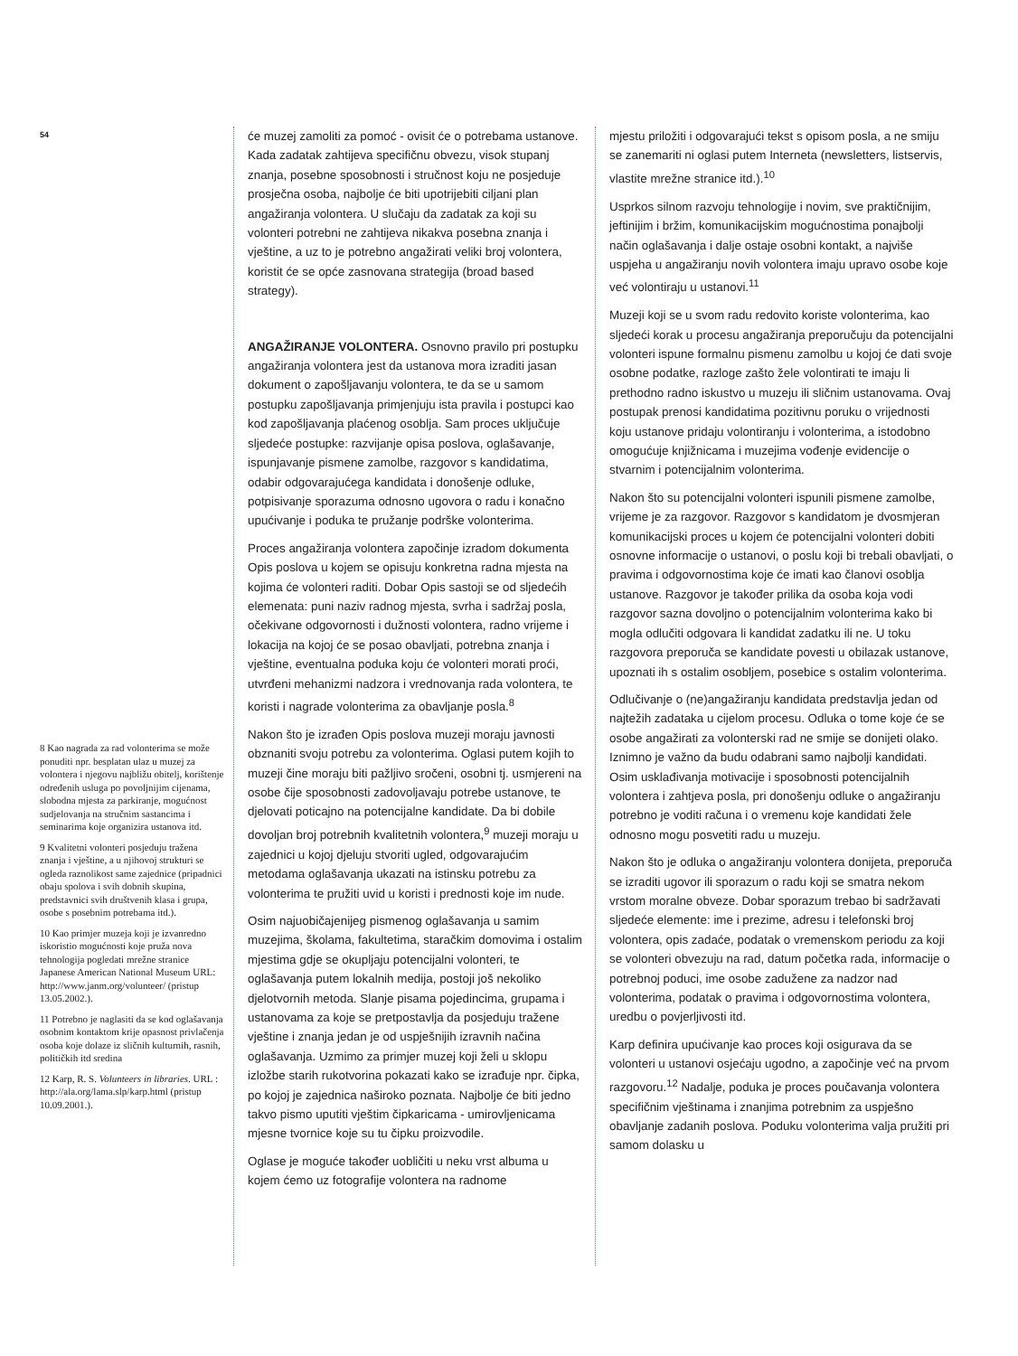54
8 Kao nagrada za rad volonterima se može ponuditi npr. besplatan ulaz u muzej za volontera i njegovu najbližu obitelj, korištenje određenih usluga po povoljnijim cijenama, slobodna mjesta za parkiranje, mogućnost sudjelovanja na stručnim sastancima i seminarima koje organizira ustanova itd.
9 Kvalitetni volonteri posjeduju tražena znanja i vještine, a u njihovoj strukturi se ogleda raznolikost same zajednice (pripadnici obaju spolova i svih dobnih skupina, predstavnici svih društvenih klasa i grupa, osobe s posebnim potrebama itd.).
10 Kao primjer muzeja koji je izvanredno iskoristio mogućnosti koje pruža nova tehnologija pogledati mrežne stranice Japanese American National Museum URL: http://www.janm.org/volunteer/ (pristup 13.05.2002.).
11 Potrebno je naglasiti da se kod oglašavanja osobnim kontaktom krije opasnost privlačenja osoba koje dolaze iz sličnih kulturnih, rasnih, političkih itd sredina
12 Karp, R. S. Volunteers in libraries. URL : http://ala.org/lama.slp/karp.html (pristup 10.09.2001.).
će muzej zamoliti za pomoć - ovisit će o potrebama ustanove. Kada zadatak zahtijeva specifičnu obvezu, visok stupanj znanja, posebne sposobnosti i stručnost koju ne posjeduje prosječna osoba, najbolje će biti upotrijebiti ciljani plan angažiranja volontera. U slučaju da zadatak za koji su volonteri potrebni ne zahtijeva nikakva posebna znanja i vještine, a uz to je potrebno angažirati veliki broj volontera, koristit će se opće zasnovana strategija (broad based strategy).
ANGAŽIRANJE VOLONTERA. Osnovno pravilo pri postupku angažiranja volontera jest da ustanova mora izraditi jasan dokument o zapošljavanju volontera, te da se u samom postupku zapošljavanja primjenjuju ista pravila i postupci kao kod zapošljavanja plaćenog osoblja. Sam proces uključuje sljedeće postupke: razvijanje opisa poslova, oglašavanje, ispunjavanje pismene zamolbe, razgovor s kandidatima, odabir odgovarajućega kandidata i donošenje odluke, potpisivanje sporazuma odnosno ugovora o radu i konačno upućivanje i poduka te pružanje podrške volonterima.
Proces angažiranja volontera započinje izradom dokumenta Opis poslova u kojem se opisuju konkretna radna mjesta na kojima će volonteri raditi. Dobar Opis sastoji se od sljedećih elemenata: puni naziv radnog mjesta, svrha i sadržaj posla, očekivane odgovornosti i dužnosti volontera, radno vrijeme i lokacija na kojoj će se posao obavljati, potrebna znanja i vještine, eventualna poduka koju će volonteri morati proći, utvrđeni mehanizmi nadzora i vrednovanja rada volontera, te koristi i nagrade volonterima za obavljanje posla.<sup>8</sup>
Nakon što je izrađen Opis poslova muzeji moraju javnosti obznaniti svoju potrebu za volonterima. Oglasi putem kojih to muzeji čine moraju biti pažljivo sročeni, osobni tj. usmjereni na osobe čije sposobnosti zadovoljavaju potrebe ustanove, te djelovati poticajno na potencijalne kandidate. Da bi dobile dovoljan broj potrebnih kvalitetnih volontera,<sup>9</sup> muzeji moraju u zajednici u kojoj djeluju stvoriti ugled, odgovarajućim metodama oglašavanja ukazati na istinsku potrebu za volonterima te pružiti uvid u koristi i prednosti koje im nude.
Osim najuobičajenijeg pismenog oglašavanja u samim muzejima, školama, fakultetima, staračkim domovima i ostalim mjestima gdje se okupljaju potencijalni volonteri, te oglašavanja putem lokalnih medija, postoji još nekoliko djelotvornih metoda. Slanje pisama pojedincima, grupama i ustanovama za koje se pretpostavlja da posjeduju tražene vještine i znanja jedan je od uspješnijih izravnih načina oglašavanja. Uzmimo za primjer muzej koji želi u sklopu izložbe starih rukotvorina pokazati kako se izrađuje npr. čipka, po kojoj je zajednica naširoko poznata. Najbolje će biti jedno takvo pismo uputiti vještim čipkaricama - umirovljenicama mjesne tvornice koje su tu čipku proizvodile.
Oglase je moguće također uobličiti u neku vrst albuma u kojem ćemo uz fotografije volontera na radnome
mjestu priložiti i odgovarajući tekst s opisom posla, a ne smiju se zanemariti ni oglasi putem Interneta (newsletters, listservis, vlastite mrežne stranice itd.).<sup>10</sup>
Usprkos silnom razvoju tehnologije i novim, sve praktičnijim, jeftinijim i bržim, komunikacijskim mogućnostima ponajbolji način oglašavanja i dalje ostaje osobni kontakt, a najviše uspjeha u angažiranju novih volontera imaju upravo osobe koje već volontiraju u ustanovi.<sup>11</sup>
Muzeji koji se u svom radu redovito koriste volonterima, kao sljedeći korak u procesu angažiranja preporučuju da potencijalni volonteri ispune formalnu pismenu zamolbu u kojoj će dati svoje osobne podatke, razloge zašto žele volontirati te imaju li prethodno radno iskustvo u muzeju ili sličnim ustanovama. Ovaj postupak prenosi kandidatima pozitivnu poruku o vrijednosti koju ustanove pridaju volontiranju i volonterima, a istodobno omogućuje knjižnicama i muzejima vođenje evidencije o stvarnim i potencijalnim volonterima.
Nakon što su potencijalni volonteri ispunili pismene zamolbe, vrijeme je za razgovor. Razgovor s kandidatom je dvosmjeran komunikacijski proces u kojem će potencijalni volonteri dobiti osnovne informacije o ustanovi, o poslu koji bi trebali obavljati, o pravima i odgovornostima koje će imati kao članovi osoblja ustanove. Razgovor je također prilika da osoba koja vodi razgovor sazna dovoljno o potencijalnim volonterima kako bi mogla odlučiti odgovara li kandidat zadatku ili ne. U toku razgovora preporuča se kandidate povesti u obilazak ustanove, upoznati ih s ostalim osobljem, posebice s ostalim volonterima.
Odlučivanje o (ne)angažiranju kandidata predstavlja jedan od najtežih zadataka u cijelom procesu. Odluka o tome koje će se osobe angažirati za volonterski rad ne smije se donijeti olako. Iznimno je važno da budu odabrani samo najbolji kandidati. Osim usklađivanja motivacije i sposobnosti potencijalnih volontera i zahtjeva posla, pri donošenju odluke o angažiranju potrebno je voditi računa i o vremenu koje kandidati žele odnosno mogu posvetiti radu u muzeju.
Nakon što je odluka o angažiranju volontera donijeta, preporuča se izraditi ugovor ili sporazum o radu koji se smatra nekom vrstom moralne obveze. Dobar sporazum trebao bi sadržavati sljedeće elemente: ime i prezime, adresu i telefonski broj volontera, opis zadaće, podatak o vremenskom periodu za koji se volonteri obvezuju na rad, datum početka rada, informacije o potrebnoj poduci, ime osobe zadužene za nadzor nad volonterima, podatak o pravima i odgovornostima volontera, uredbu o povjerljivosti itd.
Karp definira upućivanje kao proces koji osigurava da se volonteri u ustanovi osjećaju ugodno, a započinje već na prvom razgovoru.<sup>12</sup> Nadalje, poduka je proces poučavanja volontera specifičnim vještinama i znanjima potrebnim za uspješno obavljanje zadanih poslova. Poduku volonterima valja pružiti pri samom dolasku u